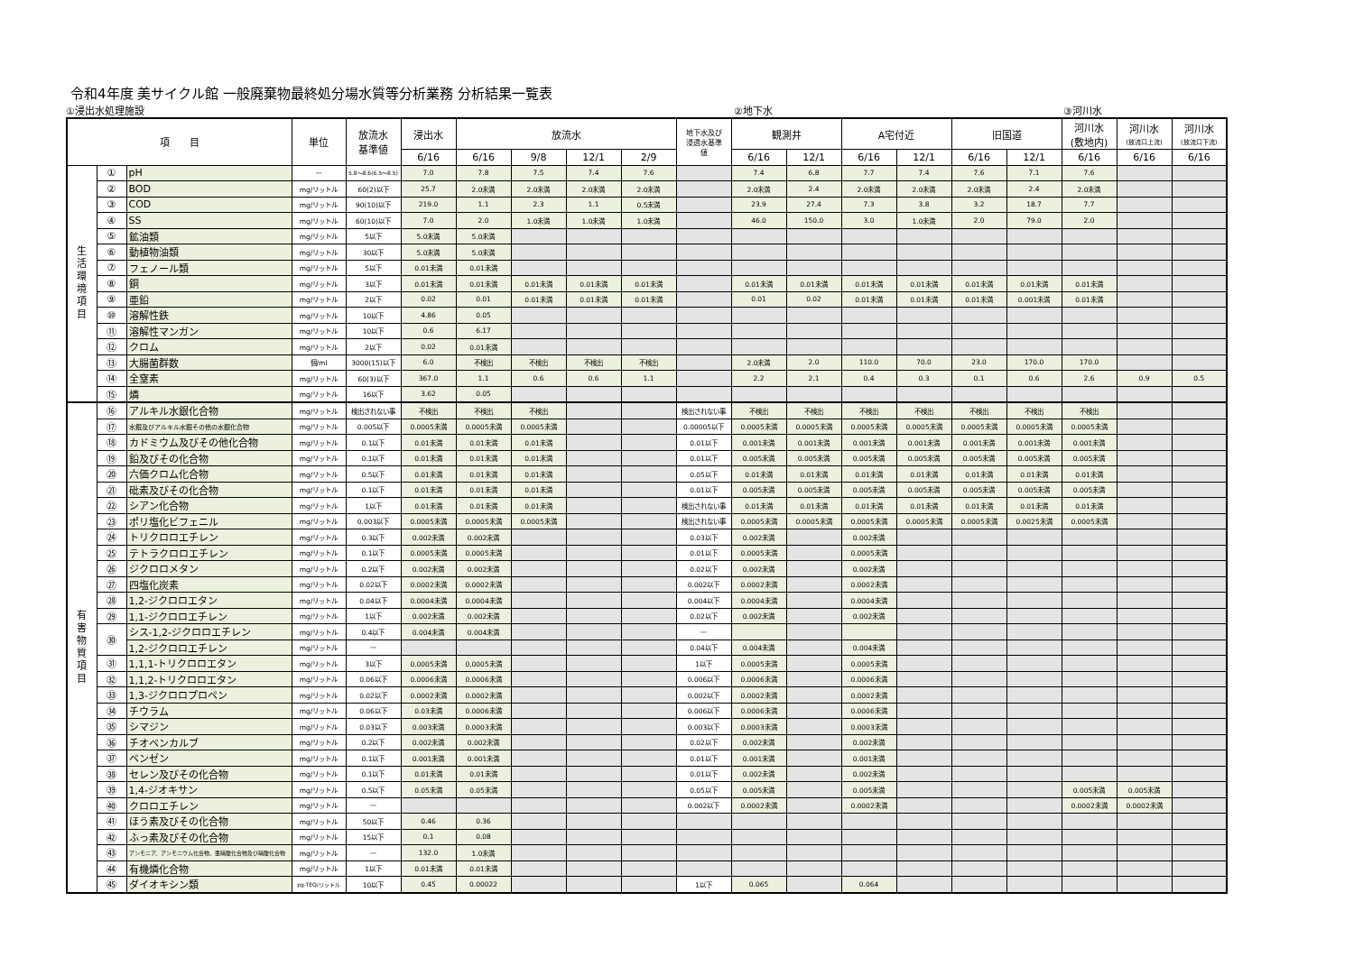令和4年度 美サイクル館 一般廃棄物最終処分場水質等分析業務 分析結果一覧表
①浸出水処理施設 ②地下水 ③河川水
| 項 目 | | | 単位 | 放流水 基準値 | 浸出水 | 放流水 | | | | 地下水及び 浸透水基準 値 | 観測井 | | A宅付近 | | 旧国道 | | 河川水 (敷地内) | 河川水 (放流口上流) | 河川水 (放流口下流) |
| --- | --- | --- | --- | --- | --- | --- | --- | --- | --- | --- | --- | --- | --- | --- | --- | --- | --- | --- | --- |
| | | | | | 6/16 | 6/16 | 9/8 | 12/1 | 2/9 | | 6/16 | 12/1 | 6/16 | 12/1 | 6/16 | 12/1 | 6/16 | 6/16 | 6/16 |
| 生 活 環 境 項 目 | ① | pH | — | 5.8～8.6(6.5～8.5) | 7.0 | 7.8 | 7.5 | 7.4 | 7.6 | | 7.4 | 6.8 | 7.7 | 7.4 | 7.6 | 7.1 | 7.6 | | |
| | ② | BOD | mg/リットル | 60(2)以下 | 25.7 | 2.0未満 | 2.0未満 | 2.0未満 | 2.0未満 | | 2.0未満 | 2.4 | 2.0未満 | 2.0未満 | 2.0未満 | 2.4 | 2.0未満 | | |
| | ③ | COD | mg/リットル | 90(10)以下 | 219.0 | 1.1 | 2.3 | 1.1 | 0.5未満 | | 23.9 | 27.4 | 7.3 | 3.8 | 3.2 | 18.7 | 7.7 | | |
| | ④ | SS | mg/リットル | 60(10)以下 | 7.0 | 2.0 | 1.0未満 | 1.0未満 | 1.0未満 | | 46.0 | 150.0 | 3.0 | 1.0未満 | 2.0 | 79.0 | 2.0 | | |
| | ⑤ | 鉱油類 | mg/リットル | 5以下 | 5.0未満 | 5.0未満 | | | | | | | | | | | | | |
| | ⑥ | 動植物油類 | mg/リットル | 30以下 | 5.0未満 | 5.0未満 | | | | | | | | | | | | | |
| | ⑦ | フェノール類 | mg/リットル | 5以下 | 0.01未満 | 0.01未満 | | | | | | | | | | | | | |
| | ⑧ | 銅 | mg/リットル | 3以下 | 0.01未満 | 0.01未満 | 0.01未満 | 0.01未満 | 0.01未満 | | 0.01未満 | 0.01未満 | 0.01未満 | 0.01未満 | 0.01未満 | 0.01未満 | 0.01未満 | | |
| | ⑨ | 亜鉛 | mg/リットル | 2以下 | 0.02 | 0.01 | 0.01未満 | 0.01未満 | 0.01未満 | | 0.01 | 0.02 | 0.01未満 | 0.01未満 | 0.01未満 | 0.001未満 | 0.01未満 | | |
| | ⑩ | 溶解性鉄 | mg/リットル | 10以下 | 4.86 | 0.05 | | | | | | | | | | | | | |
| | ⑪ | 溶解性マンガン | mg/リットル | 10以下 | 0.6 | 6.17 | | | | | | | | | | | | | |
| | ⑫ | クロム | mg/リットル | 2以下 | 0.02 | 0.01未満 | | | | | | | | | | | | | |
| | ⑬ | 大腸菌群数 | 個/ml | 3000(15)以下 | 6.0 | 不検出 | 不検出 | 不検出 | 不検出 | | 2.0未満 | 2.0 | 110.0 | 70.0 | 23.0 | 170.0 | 170.0 | | |
| | ⑭ | 全窒素 | mg/リットル | 60(3)以下 | 367.0 | 1.1 | 0.6 | 0.6 | 1.1 | | 2.2 | 2.1 | 0.4 | 0.3 | 0.1 | 0.6 | 2.6 | 0.9 | 0.5 |
| | ⑮ | 燐 | mg/リットル | 16以下 | 3.62 | 0.05 | | | | | | | | | | | | | |
| 有 害 物 質 項 目 | ⑯ | アルキル水銀化合物 | mg/リットル | 検出されない事 | 不検出 | 不検出 | 不検出 | | | 検出されない事 | 不検出 | 不検出 | 不検出 | 不検出 | 不検出 | 不検出 | 不検出 | | |
| | ⑰ | 水銀及びアルキル水銀その他の水銀化合物 | mg/リットル | 0.005以下 | 0.0005未満 | 0.0005未満 | 0.0005未満 | | | 0.00005以下 | 0.0005未満 | 0.0005未満 | 0.0005未満 | 0.0005未満 | 0.0005未満 | 0.0005未満 | 0.0005未満 | | |
| | ⑱ | カドミウム及びその他化合物 | mg/リットル | 0.1以下 | 0.01未満 | 0.01未満 | 0.01未満 | | | 0.01以下 | 0.001未満 | 0.001未満 | 0.001未満 | 0.001未満 | 0.001未満 | 0.001未満 | 0.001未満 | | |
| | ⑲ | 鉛及びその化合物 | mg/リットル | 0.1以下 | 0.01未満 | 0.01未満 | 0.01未満 | | | 0.01以下 | 0.005未満 | 0.005未満 | 0.005未満 | 0.005未満 | 0.005未満 | 0.005未満 | 0.005未満 | | |
| | ⑳ | 六価クロム化合物 | mg/リットル | 0.5以下 | 0.01未満 | 0.01未満 | 0.01未満 | | | 0.05以下 | 0.01未満 | 0.01未満 | 0.01未満 | 0.01未満 | 0.01未満 | 0.01未満 | 0.01未満 | | |
| | ㉑ | 砒素及びその化合物 | mg/リットル | 0.1以下 | 0.01未満 | 0.01未満 | 0.01未満 | | | 0.01以下 | 0.005未満 | 0.005未満 | 0.005未満 | 0.005未満 | 0.005未満 | 0.005未満 | 0.005未満 | | |
| | ㉒ | シアン化合物 | mg/リットル | 1以下 | 0.01未満 | 0.01未満 | 0.01未満 | | | 検出されない事 | 0.01未満 | 0.01未満 | 0.01未満 | 0.01未満 | 0.01未満 | 0.01未満 | 0.01未満 | | |
| | ㉓ | ポリ塩化ビフェニル | mg/リットル | 0.003以下 | 0.0005未満 | 0.0005未満 | 0.0005未満 | | | 検出されない事 | 0.0005未満 | 0.0005未満 | 0.0005未満 | 0.0005未満 | 0.0005未満 | 0.0025未満 | 0.0005未満 | | |
| | ㉔ | トリクロロエチレン | mg/リットル | 0.3以下 | 0.002未満 | 0.002未満 | | | | 0.03以下 | 0.002未満 | | 0.002未満 | | | | | | |
| | ㉕ | テトラクロロエチレン | mg/リットル | 0.1以下 | 0.0005未満 | 0.0005未満 | | | | 0.01以下 | 0.0005未満 | | 0.0005未満 | | | | | | |
| | ㉖ | ジクロロメタン | mg/リットル | 0.2以下 | 0.002未満 | 0.002未満 | | | | 0.02以下 | 0.002未満 | | 0.002未満 | | | | | | |
| | ㉗ | 四塩化炭素 | mg/リットル | 0.02以下 | 0.0002未満 | 0.0002未満 | | | | 0.002以下 | 0.0002未満 | | 0.0002未満 | | | | | | |
| | ㉘ | 1,2-ジクロロエタン | mg/リットル | 0.04以下 | 0.0004未満 | 0.0004未満 | | | | 0.004以下 | 0.0004未満 | | 0.0004未満 | | | | | | |
| | ㉙ | 1,1-ジクロロエチレン | mg/リットル | 1以下 | 0.002未満 | 0.002未満 | | | | 0.02以下 | 0.002未満 | | 0.002未満 | | | | | | |
| | ㉚ | シス-1,2-ジクロロエチレン | mg/リットル | 0.4以下 | 0.004未満 | 0.004未満 | | | | — | | | | | | | | | |
| | | 1,2-ジクロロエチレン | mg/リットル | — | | | | | | 0.04以下 | 0.004未満 | | 0.004未満 | | | | | | |
| | ㉛ | 1,1,1-トリクロロエタン | mg/リットル | 3以下 | 0.0005未満 | 0.0005未満 | | | | 1以下 | 0.0005未満 | | 0.0005未満 | | | | | | |
| | ㉜ | 1,1,2-トリクロロエタン | mg/リットル | 0.06以下 | 0.0006未満 | 0.0006未満 | | | | 0.006以下 | 0.0006未満 | | 0.0006未満 | | | | | | |
| | ㉝ | 1,3-ジクロロプロペン | mg/リットル | 0.02以下 | 0.0002未満 | 0.0002未満 | | | | 0.002以下 | 0.0002未満 | | 0.0002未満 | | | | | | |
| | ㉞ | チウラム | mg/リットル | 0.06以下 | 0.03未満 | 0.0006未満 | | | | 0.006以下 | 0.0006未満 | | 0.0006未満 | | | | | | |
| | ㉟ | シマジン | mg/リットル | 0.03以下 | 0.003未満 | 0.0003未満 | | | | 0.003以下 | 0.0003未満 | | 0.0003未満 | | | | | | |
| | ㊱ | チオベンカルブ | mg/リットル | 0.2以下 | 0.002未満 | 0.002未満 | | | | 0.02以下 | 0.002未満 | | 0.002未満 | | | | | | |
| | ㊲ | ベンゼン | mg/リットル | 0.1以下 | 0.001未満 | 0.001未満 | | | | 0.01以下 | 0.001未満 | | 0.001未満 | | | | | | |
| | ㊳ | セレン及びその化合物 | mg/リットル | 0.1以下 | 0.01未満 | 0.01未満 | | | | 0.01以下 | 0.002未満 | | 0.002未満 | | | | | | |
| | ㊴ | 1,4-ジオキサン | mg/リットル | 0.5以下 | 0.05未満 | 0.05未満 | | | | 0.05以下 | 0.005未満 | | 0.005未満 | | | | 0.005未満 | 0.005未満 | |
| | ㊵ | クロロエチレン | mg/リットル | — | | | | | | 0.002以下 | 0.0002未満 | | 0.0002未満 | | | | 0.0002未満 | 0.0002未満 | |
| | ㊶ | ほう素及びその化合物 | mg/リットル | 50以下 | 0.46 | 0.36 | | | | | | | | | | | | | |
| | ㊷ | ふっ素及びその化合物 | mg/リットル | 15以下 | 0.1 | 0.08 | | | | | | | | | | | | | |
| | ㊸ | アンモニア、アンモニウム化合物、亜硝酸化合物及び硝酸化合物 | mg/リットル | — | 132.0 | 1.0未満 | | | | | | | | | | | | | |
| | ㊹ | 有機燐化合物 | mg/リットル | 1以下 | 0.01未満 | 0.01未満 | | | | | | | | | | | | | |
| | ㊺ | ダイオキシン類 | pg-TEQ/リットル | 10以下 | 0.45 | 0.00022 | | | | 1以下 | 0.065 | | 0.064 | | | | | | |